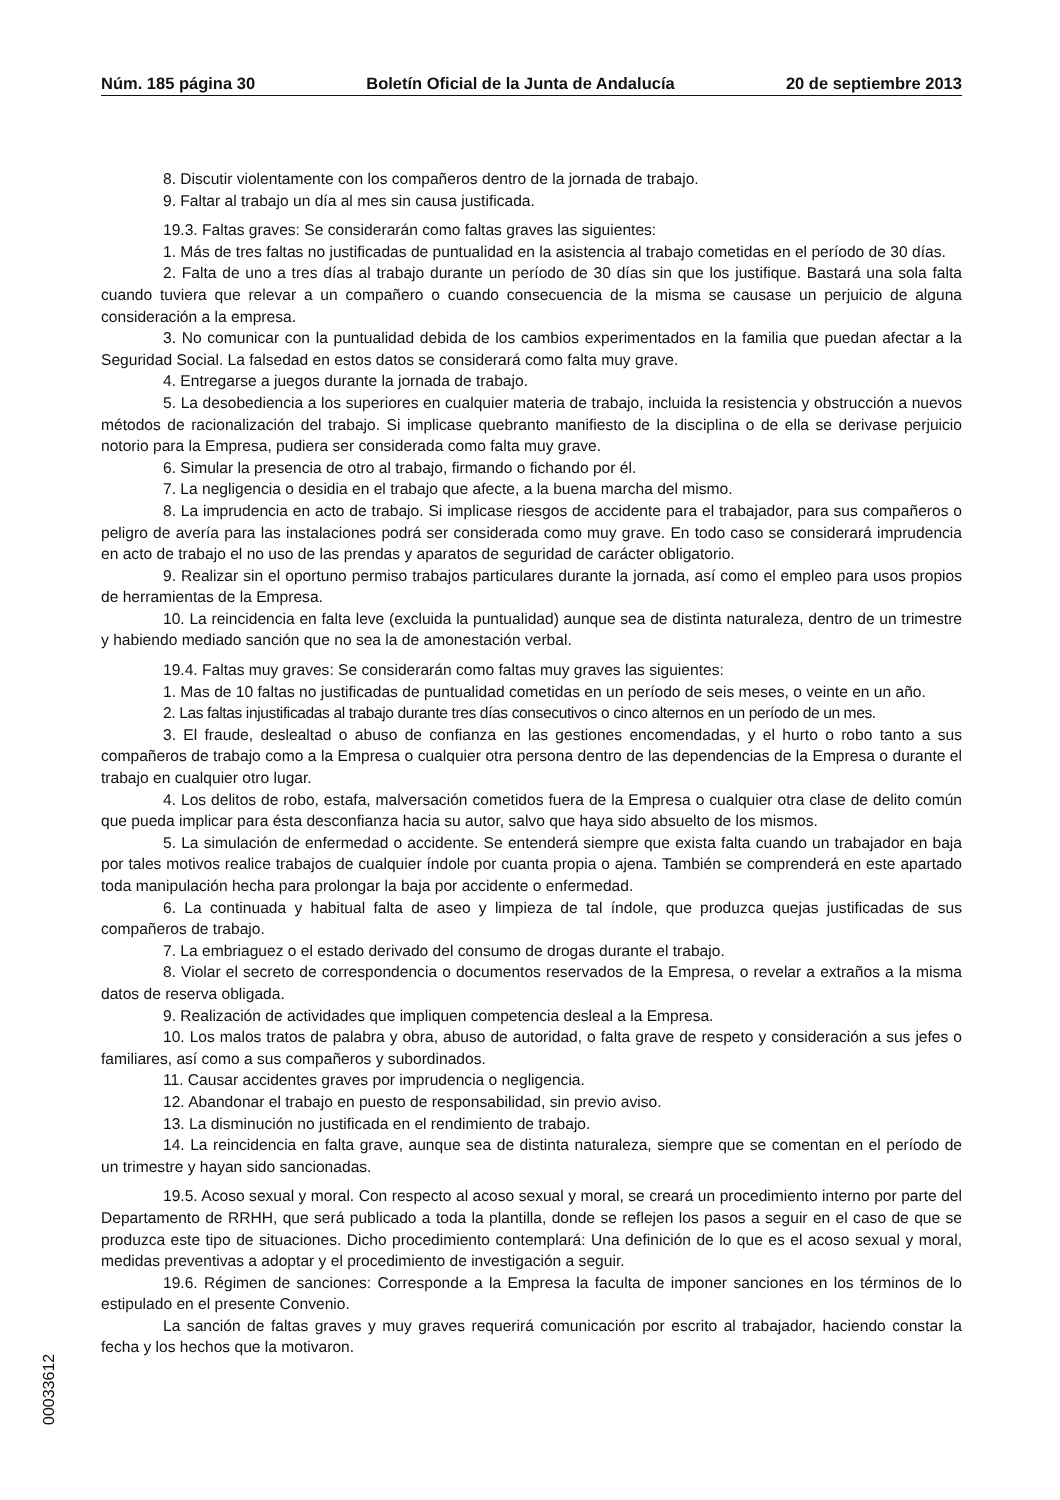Núm. 185 página 30 Boletín Oficial de la Junta de Andalucía 20 de septiembre 2013
8. Discutir violentamente con los compañeros dentro de la jornada de trabajo.
9. Faltar al trabajo un día al mes sin causa justificada.
19.3. Faltas graves: Se considerarán como faltas graves las siguientes:
1. Más de tres faltas no justificadas de puntualidad en la asistencia al trabajo cometidas en el período de 30 días.
2. Falta de uno a tres días al trabajo durante un período de 30 días sin que los justifique. Bastará una sola falta cuando tuviera que relevar a un compañero o cuando consecuencia de la misma se causase un perjuicio de alguna consideración a la empresa.
3. No comunicar con la puntualidad debida de los cambios experimentados en la familia que puedan afectar a la Seguridad Social. La falsedad en estos datos se considerará como falta muy grave.
4. Entregarse a juegos durante la jornada de trabajo.
5. La desobediencia a los superiores en cualquier materia de trabajo, incluida la resistencia y obstrucción a nuevos métodos de racionalización del trabajo. Si implicase quebranto manifiesto de la disciplina o de ella se derivase perjuicio notorio para la Empresa, pudiera ser considerada como falta muy grave.
6. Simular la presencia de otro al trabajo, firmando o fichando por él.
7. La negligencia o desidia en el trabajo que afecte, a la buena marcha del mismo.
8. La imprudencia en acto de trabajo. Si implicase riesgos de accidente para el trabajador, para sus compañeros o peligro de avería para las instalaciones podrá ser considerada como muy grave. En todo caso se considerará imprudencia en acto de trabajo el no uso de las prendas y aparatos de seguridad de carácter obligatorio.
9. Realizar sin el oportuno permiso trabajos particulares durante la jornada, así como el empleo para usos propios de herramientas de la Empresa.
10. La reincidencia en falta leve (excluida la puntualidad) aunque sea de distinta naturaleza, dentro de un trimestre y habiendo mediado sanción que no sea la de amonestación verbal.
19.4. Faltas muy graves: Se considerarán como faltas muy graves las siguientes:
1. Mas de 10 faltas no justificadas de puntualidad cometidas en un período de seis meses, o veinte en un año.
2. Las faltas injustificadas al trabajo durante tres días consecutivos o cinco alternos en un período de un mes.
3. El fraude, deslealtad o abuso de confianza en las gestiones encomendadas, y el hurto o robo tanto a sus compañeros de trabajo como a la Empresa o cualquier otra persona dentro de las dependencias de la Empresa o durante el trabajo en cualquier otro lugar.
4. Los delitos de robo, estafa, malversación cometidos fuera de la Empresa o cualquier otra clase de delito común que pueda implicar para ésta desconfianza hacia su autor, salvo que haya sido absuelto de los mismos.
5. La simulación de enfermedad o accidente. Se entenderá siempre que exista falta cuando un trabajador en baja por tales motivos realice trabajos de cualquier índole por cuanta propia o ajena. También se comprenderá en este apartado toda manipulación hecha para prolongar la baja por accidente o enfermedad.
6. La continuada y habitual falta de aseo y limpieza de tal índole, que produzca quejas justificadas de sus compañeros de trabajo.
7. La embriaguez o el estado derivado del consumo de drogas durante el trabajo.
8. Violar el secreto de correspondencia o documentos reservados de la Empresa, o revelar a extraños a la misma datos de reserva obligada.
9. Realización de actividades que impliquen competencia desleal a la Empresa.
10. Los malos tratos de palabra y obra, abuso de autoridad, o falta grave de respeto y consideración a sus jefes o familiares, así como a sus compañeros y subordinados.
11. Causar accidentes graves por imprudencia o negligencia.
12. Abandonar el trabajo en puesto de responsabilidad, sin previo aviso.
13. La disminución no justificada en el rendimiento de trabajo.
14. La reincidencia en falta grave, aunque sea de distinta naturaleza, siempre que se comentan en el período de un trimestre y hayan sido sancionadas.
19.5. Acoso sexual y moral. Con respecto al acoso sexual y moral, se creará un procedimiento interno por parte del Departamento de RRHH, que será publicado a toda la plantilla, donde se reflejen los pasos a seguir en el caso de que se produzca este tipo de situaciones. Dicho procedimiento contemplará: Una definición de lo que es el acoso sexual y moral, medidas preventivas a adoptar y el procedimiento de investigación a seguir.
19.6. Régimen de sanciones: Corresponde a la Empresa la faculta de imponer sanciones en los términos de lo estipulado en el presente Convenio.
La sanción de faltas graves y muy graves requerirá comunicación por escrito al trabajador, haciendo constar la fecha y los hechos que la motivaron.
00033612